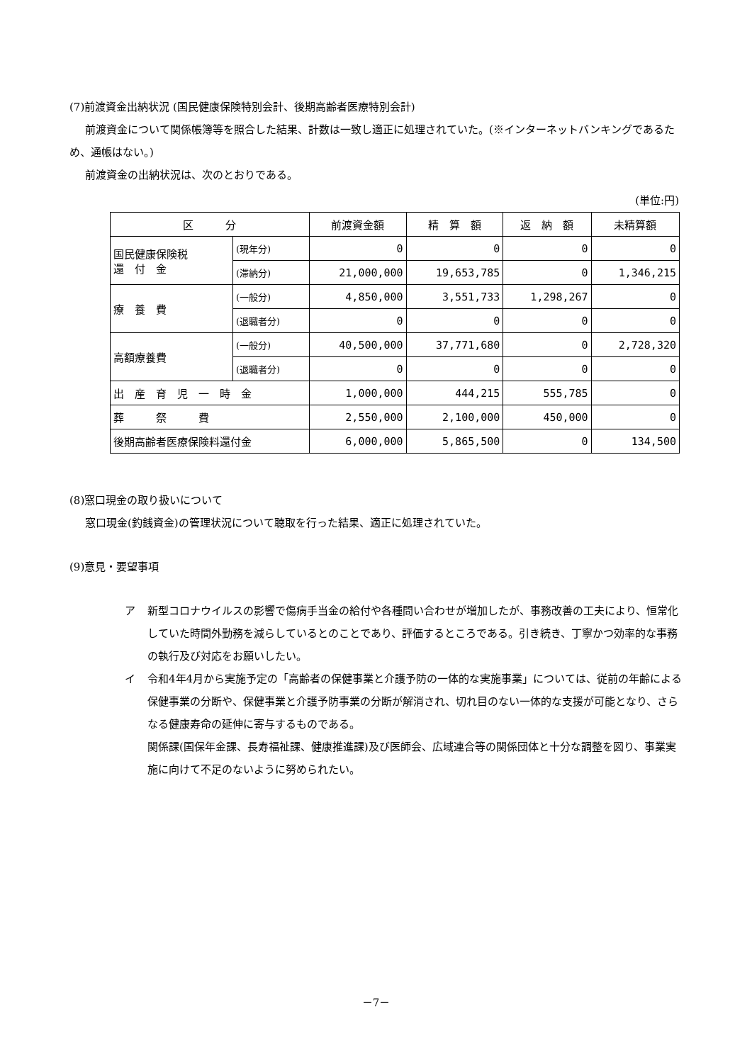(7)前渡資金出納状況 (国民健康保険特別会計、後期高齢者医療特別会計)
前渡資金について関係帳簿等を照合した結果、計数は一致し適正に処理されていた。(※インターネットバンキングであるため、通帳はない。)
前渡資金の出納状況は、次のとおりである。
(単位:円)
| 区 分 | | 前渡資金額 | 精 算 額 | 返 納 額 | 未精算額 |
| --- | --- | --- | --- | --- | --- |
| 国民健康保険税 還 付 金 | (現年分) | 0 | 0 | 0 | 0 |
| | (滞納分) | 21,000,000 | 19,653,785 | 0 | 1,346,215 |
| 療 養 費 | (一般分) | 4,850,000 | 3,551,733 | 1,298,267 | 0 |
| | (退職者分) | 0 | 0 | 0 | 0 |
| 高額療養費 | (一般分) | 40,500,000 | 37,771,680 | 0 | 2,728,320 |
| | (退職者分) | 0 | 0 | 0 | 0 |
| 出 産 育 児 一 時 金 | | 1,000,000 | 444,215 | 555,785 | 0 |
| 葬 祭 費 | | 2,550,000 | 2,100,000 | 450,000 | 0 |
| 後期高齢者医療保険料還付金 | | 6,000,000 | 5,865,500 | 0 | 134,500 |
(8)窓口現金の取り扱いについて
窓口現金(釣銭資金)の管理状況について聴取を行った結果、適正に処理されていた。
(9)意見・要望事項
ア 新型コロナウイルスの影響で傷病手当金の給付や各種問い合わせが増加したが、事務改善の工夫により、恒常化していた時間外勤務を減らしているとのことであり、評価するところである。引き続き、丁寧かつ効率的な事務の執行及び対応をお願いしたい。
イ 令和4年4月から実施予定の「高齢者の保健事業と介護予防の一体的な実施事業」については、従前の年齢による保健事業の分断や、保健事業と介護予防事業の分断が解消され、切れ目のない一体的な支援が可能となり、さらなる健康寿命の延伸に寄与するものである。
関係課(国保年金課、長寿福祉課、健康推進課)及び医師会、広域連合等の関係団体と十分な調整を図り、事業実施に向けて不足のないように努められたい。
－7－